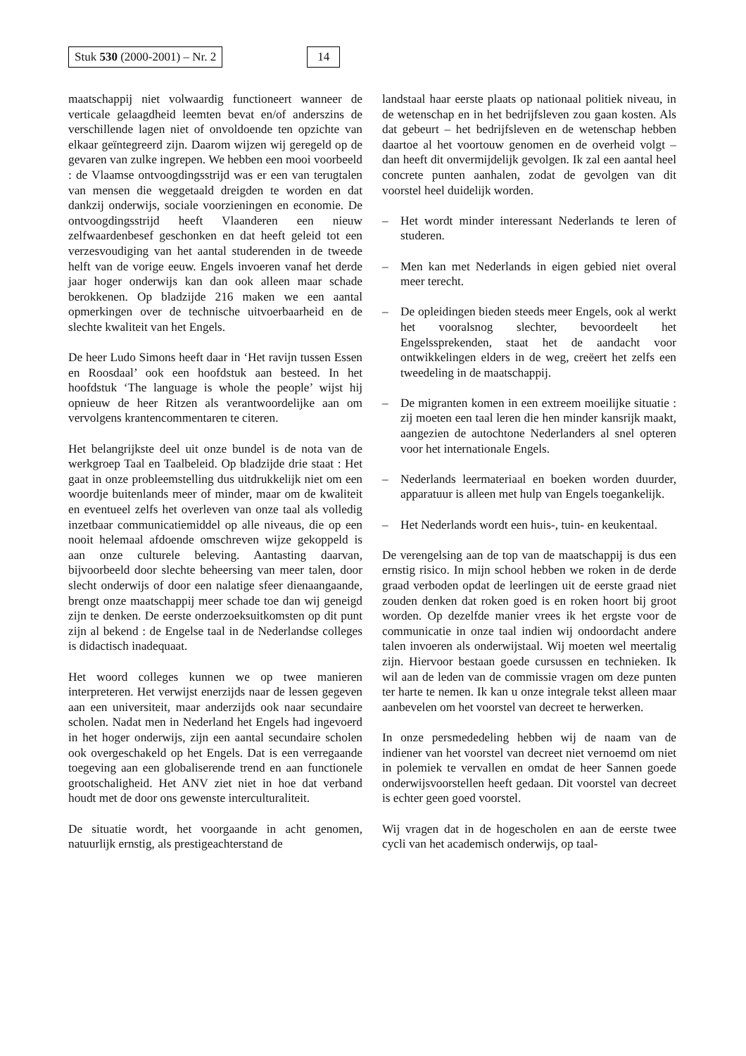Stuk 530 (2000-2001) – Nr. 2 14
maatschappij niet volwaardig functioneert wanneer de verticale gelaagdheid leemten bevat en/of anderszins de verschillende lagen niet of onvoldoende ten opzichte van elkaar geïntegreerd zijn. Daarom wijzen wij geregeld op de gevaren van zulke ingrepen. We hebben een mooi voorbeeld : de Vlaamse ontvoogdingsstrijd was er een van terugtalen van mensen die weggetaald dreigden te worden en dat dankzij onderwijs, sociale voorzieningen en economie. De ontvoogdingsstrijd heeft Vlaanderen een nieuw zelfwaardenbesef geschonken en dat heeft geleid tot een verzesvoudiging van het aantal studerenden in de tweede helft van de vorige eeuw. Engels invoeren vanaf het derde jaar hoger onderwijs kan dan ook alleen maar schade berokkenen. Op bladzijde 216 maken we een aantal opmerkingen over de technische uitvoerbaarheid en de slechte kwaliteit van het Engels.
De heer Ludo Simons heeft daar in ‘Het ravijn tussen Essen en Roosdaal’ ook een hoofdstuk aan besteed. In het hoofdstuk ‘The language is whole the people’ wijst hij opnieuw de heer Ritzen als verantwoordelijke aan om vervolgens krantencommentaren te citeren.
Het belangrijkste deel uit onze bundel is de nota van de werkgroep Taal en Taalbeleid. Op bladzijde drie staat : Het gaat in onze probleemstelling dus uitdrukkelijk niet om een woordje buitenlands meer of minder, maar om de kwaliteit en eventueel zelfs het overleven van onze taal als volledig inzetbaar communicatiemiddel op alle niveaus, die op een nooit helemaal afdoende omschreven wijze gekoppeld is aan onze culturele beleving. Aantasting daarvan, bijvoorbeeld door slechte beheersing van meer talen, door slecht onderwijs of door een nalatige sfeer dienaangaande, brengt onze maatschappij meer schade toe dan wij geneigd zijn te denken. De eerste onderzoeksuitkomsten op dit punt zijn al bekend : de Engelse taal in de Nederlandse colleges is didactisch inadequaat.
Het woord colleges kunnen we op twee manieren interpreteren. Het verwijst enerzijds naar de lessen gegeven aan een universiteit, maar anderzijds ook naar secundaire scholen. Nadat men in Nederland het Engels had ingevoerd in het hoger onderwijs, zijn een aantal secundaire scholen ook overgeschakeld op het Engels. Dat is een verregaande toegeving aan een globaliserende trend en aan functionele grootschaligheid. Het ANV ziet niet in hoe dat verband houdt met de door ons gewenste interculturaliteit.
De situatie wordt, het voorgaande in acht genomen, natuurlijk ernstig, als prestigeachterstand de
landstaal haar eerste plaats op nationaal politiek niveau, in de wetenschap en in het bedrijfsleven zou gaan kosten. Als dat gebeurt – het bedrijfsleven en de wetenschap hebben daartoe al het voortouw genomen en de overheid volgt – dan heeft dit onvermijdelijk gevolgen. Ik zal een aantal heel concrete punten aanhalen, zodat de gevolgen van dit voorstel heel duidelijk worden.
– Het wordt minder interessant Nederlands te leren of studeren.
– Men kan met Nederlands in eigen gebied niet overal meer terecht.
– De opleidingen bieden steeds meer Engels, ook al werkt het vooralsnog slechter, bevoordeelt het Engelssprekenden, staat het de aandacht voor ontwikkelingen elders in de weg, creëert het zelfs een tweedeling in de maatschappij.
– De migranten komen in een extreem moeilijke situatie : zij moeten een taal leren die hen minder kansrijk maakt, aangezien de autochtone Nederlanders al snel opteren voor het internationale Engels.
– Nederlands leermateriaal en boeken worden duurder, apparatuur is alleen met hulp van Engels toegankelijk.
– Het Nederlands wordt een huis-, tuin- en keukentaal.
De verengelsing aan de top van de maatschappij is dus een ernstig risico. In mijn school hebben we roken in de derde graad verboden opdat de leerlingen uit de eerste graad niet zouden denken dat roken goed is en roken hoort bij groot worden. Op dezelfde manier vrees ik het ergste voor de communicatie in onze taal indien wij ondoordacht andere talen invoeren als onderwijstaal. Wij moeten wel meertalig zijn. Hiervoor bestaan goede cursussen en technieken. Ik wil aan de leden van de commissie vragen om deze punten ter harte te nemen. Ik kan u onze integrale tekst alleen maar aanbevelen om het voorstel van decreet te herwerken.
In onze persmededeling hebben wij de naam van de indiener van het voorstel van decreet niet vernoemd om niet in polemiek te vervallen en omdat de heer Sannen goede onderwijsvoorstellen heeft gedaan. Dit voorstel van decreet is echter geen goed voorstel.
Wij vragen dat in de hogescholen en aan de eerste twee cycli van het academisch onderwijs, op taal-